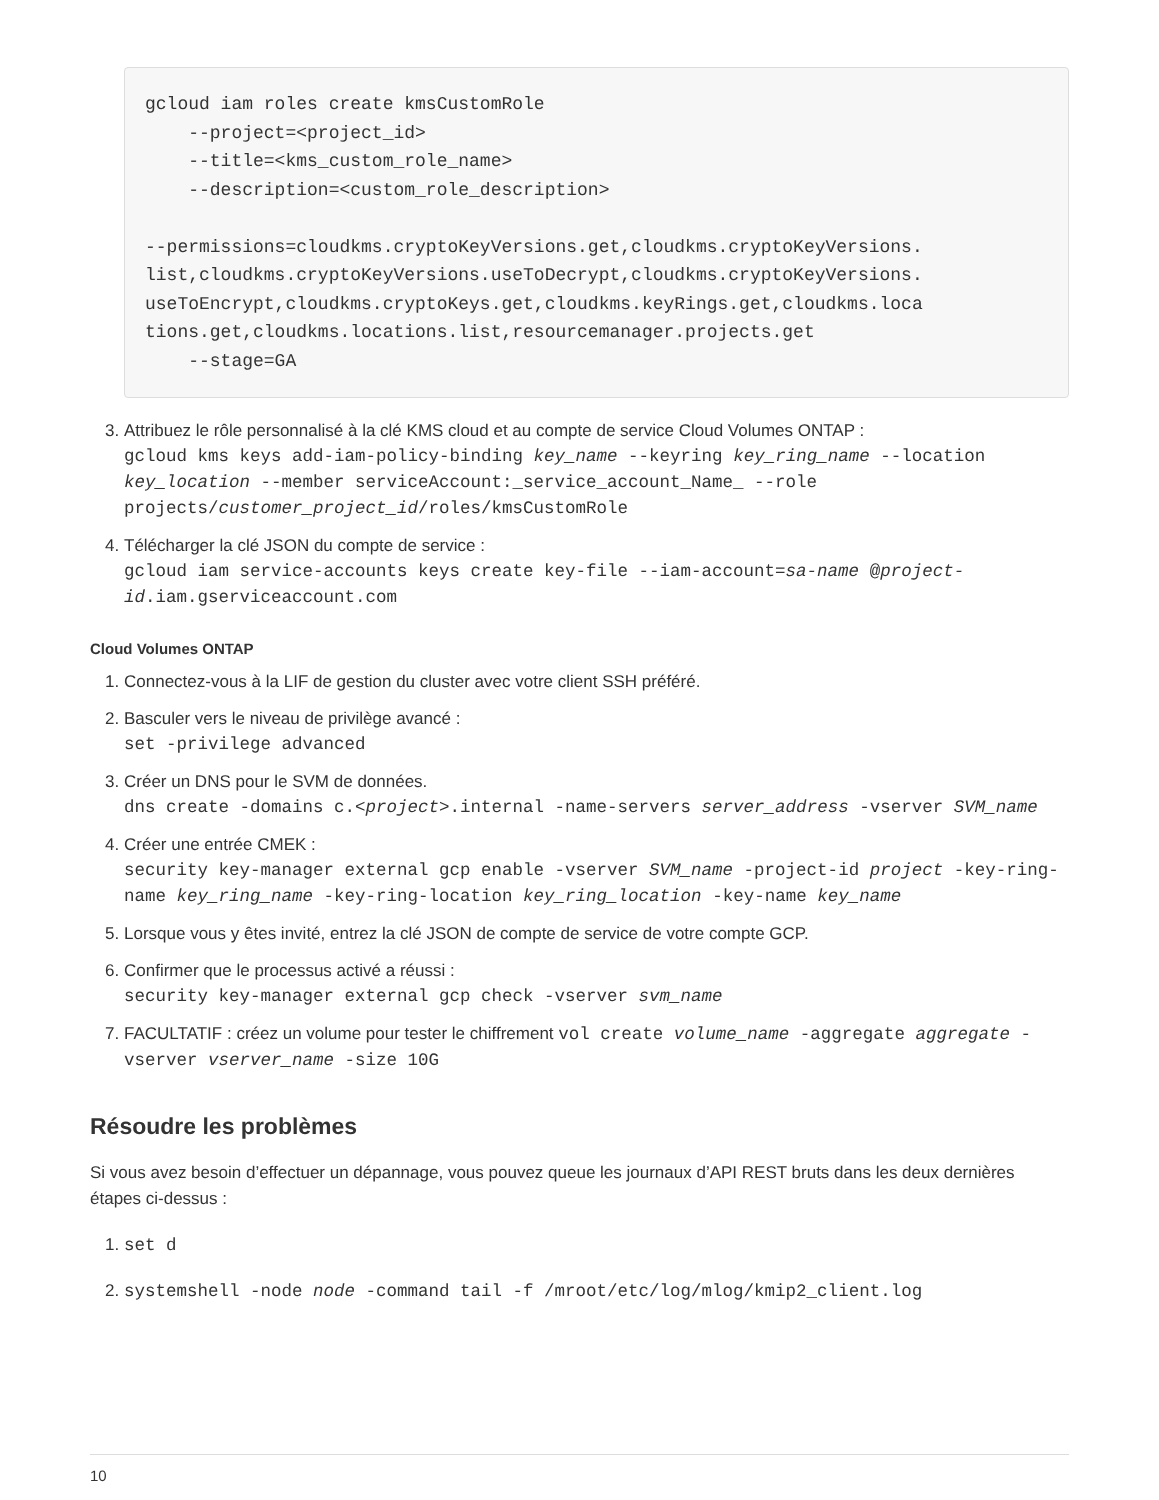gcloud iam roles create kmsCustomRole
    --project=<project_id>
    --title=<kms_custom_role_name>
    --description=<custom_role_description>

--permissions=cloudkms.cryptoKeyVersions.get,cloudkms.cryptoKeyVersions.
list,cloudkms.cryptoKeyVersions.useToDecrypt,cloudkms.cryptoKeyVersions.
useToEncrypt,cloudkms.cryptoKeys.get,cloudkms.keyRings.get,cloudkms.loca
tions.get,cloudkms.locations.list,resourcemanager.projects.get
    --stage=GA
3. Attribuez le rôle personnalisé à la clé KMS cloud et au compte de service Cloud Volumes ONTAP :
gcloud kms keys add-iam-policy-binding key_name --keyring key_ring_name --location key_location --member serviceAccount:_service_account_Name_ --role projects/customer_project_id/roles/kmsCustomRole
4. Télécharger la clé JSON du compte de service :
gcloud iam service-accounts keys create key-file --iam-account=sa-name @project-id.iam.gserviceaccount.com
Cloud Volumes ONTAP
1. Connectez-vous à la LIF de gestion du cluster avec votre client SSH préféré.
2. Basculer vers le niveau de privilège avancé :
set -privilege advanced
3. Créer un DNS pour le SVM de données.
dns create -domains c.<project>.internal -name-servers server_address -vserver SVM_name
4. Créer une entrée CMEK :
security key-manager external gcp enable -vserver SVM_name -project-id project -key-ring-name key_ring_name -key-ring-location key_ring_location -key-name key_name
5. Lorsque vous y êtes invité, entrez la clé JSON de compte de service de votre compte GCP.
6. Confirmer que le processus activé a réussi :
security key-manager external gcp check -vserver svm_name
7. FACULTATIF : créez un volume pour tester le chiffrement vol create volume_name -aggregate aggregate -vserver vserver_name -size 10G
Résoudre les problèmes
Si vous avez besoin d’effectuer un dépannage, vous pouvez queue les journaux d’API REST bruts dans les deux dernières étapes ci-dessus :
1. set d
2. systemshell -node node -command tail -f /mroot/etc/log/mlog/kmip2_client.log
10